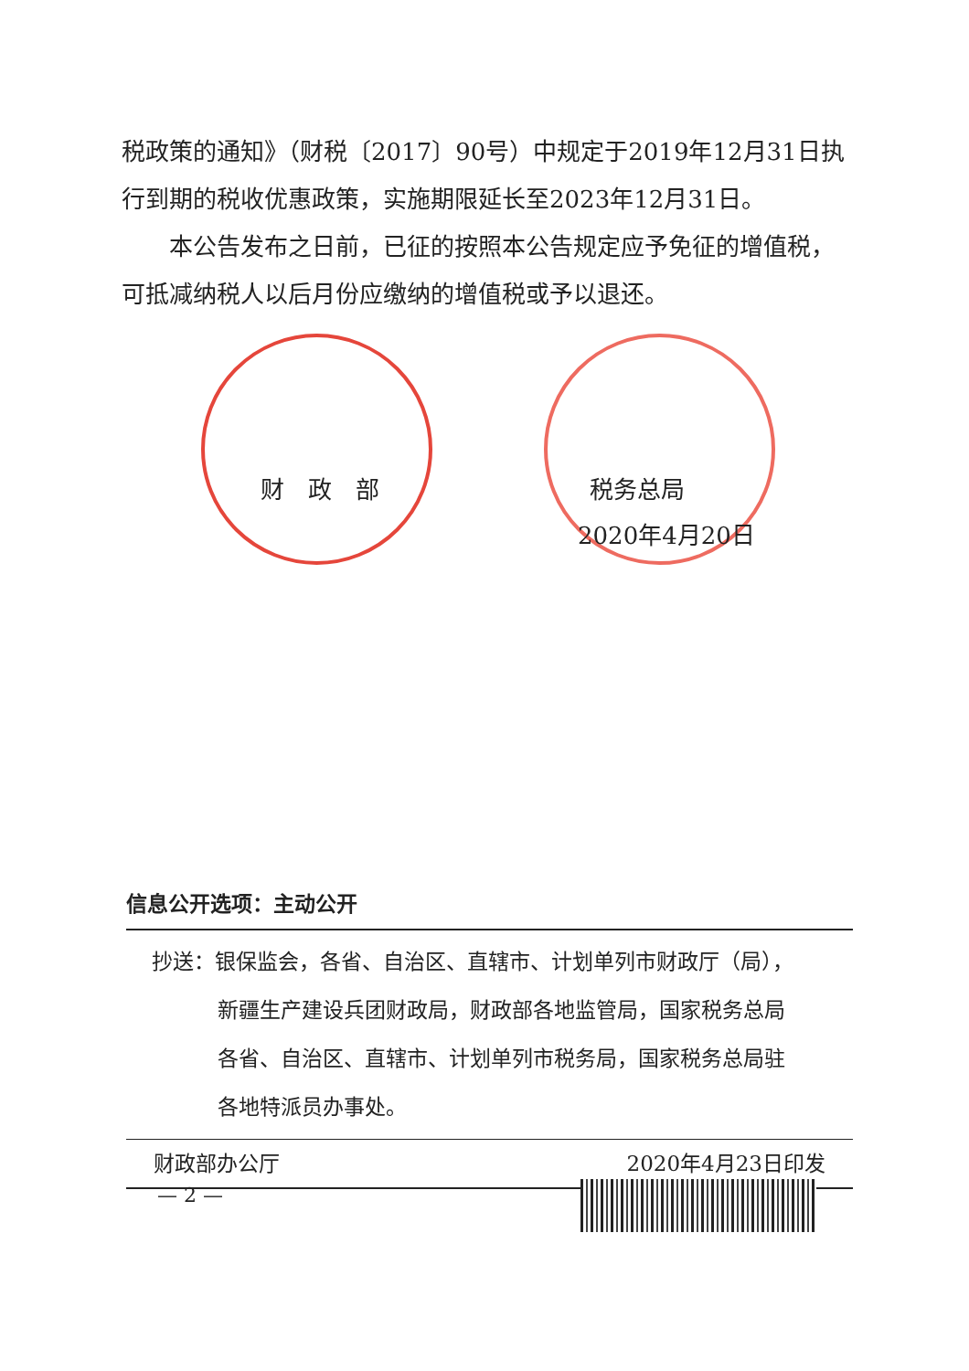税政策的通知》（财税〔2017〕90号）中规定于2019年12月31日执行到期的税收优惠政策，实施期限延长至2023年12月31日。
本公告发布之日前，已征的按照本公告规定应予免征的增值税，可抵减纳税人以后月份应缴纳的增值税或予以退还。
财　政　部 税务总局
2020年4月20日
信息公开选项：主动公开
抄送：银保监会，各省、自治区、直辖市、计划单列市财政厅（局），
新疆生产建设兵团财政局，财政部各地监管局，国家税务总局
各省、自治区、直辖市、计划单列市税务局，国家税务总局驻
各地特派员办事处。
财政部办公厅 2020年4月23日印发
— 2 —